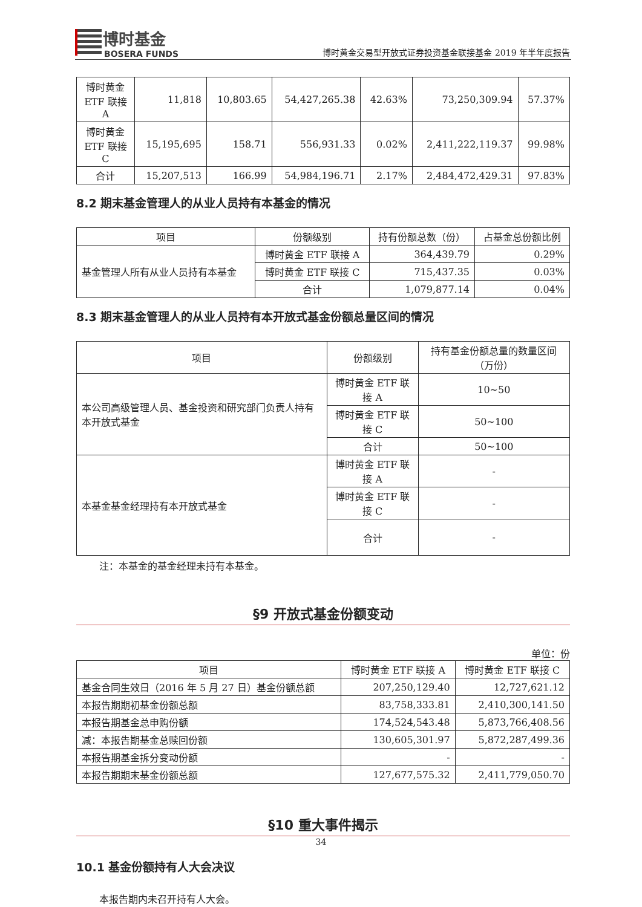博时基金
BOSERA FUNDS
博时黄金交易型开放式证券投资基金联接基金 2019 年半年度报告
| 博时黄金 ETF 联接 A | 11,818 | 10,803.65 | 54,427,265.38 | 42.63% | 73,250,309.94 | 57.37% |
| 博时黄金 ETF 联接 C | 15,195,695 | 158.71 | 556,931.33 | 0.02% | 2,411,222,119.37 | 99.98% |
| 合计 | 15,207,513 | 166.99 | 54,984,196.71 | 2.17% | 2,484,472,429.31 | 97.83% |
8.2 期末基金管理人的从业人员持有本基金的情况
| 项目 | 份额级别 | 持有份额总数（份） | 占基金总份额比例 |
| --- | --- | --- | --- |
| 基金管理人所有从业人员持有本基金 | 博时黄金 ETF 联接 A | 364,439.79 | 0.29% |
| | 博时黄金 ETF 联接 C | 715,437.35 | 0.03% |
| | 合计 | 1,079,877.14 | 0.04% |
8.3 期末基金管理人的从业人员持有本开放式基金份额总量区间的情况
| 项目 | 份额级别 | 持有基金份额总量的数量区间（万份） |
| --- | --- | --- |
| 本公司高级管理人员、基金投资和研究部门负责人持有本开放式基金 | 博时黄金 ETF 联接 A | 10~50 |
| | 博时黄金 ETF 联接 C | 50~100 |
| | 合计 | 50~100 |
| 本基金基金经理持有本开放式基金 | 博时黄金 ETF 联接 A | - |
| | 博时黄金 ETF 联接 C | - |
| | 合计 | - |
注：本基金的基金经理未持有本基金。
§9 开放式基金份额变动
单位：份
| 项目 | 博时黄金 ETF 联接 A | 博时黄金 ETF 联接 C |
| --- | --- | --- |
| 基金合同生效日（2016 年 5 月 27 日）基金份额总额 | 207,250,129.40 | 12,727,621.12 |
| 本报告期期初基金份额总额 | 83,758,333.81 | 2,410,300,141.50 |
| 本报告期基金总申购份额 | 174,524,543.48 | 5,873,766,408.56 |
| 减：本报告期基金总赎回份额 | 130,605,301.97 | 5,872,287,499.36 |
| 本报告期基金拆分变动份额 | - | - |
| 本报告期期末基金份额总额 | 127,677,575.32 | 2,411,779,050.70 |
§10 重大事件揭示
10.1 基金份额持有人大会决议
本报告期内未召开持有人大会。
34